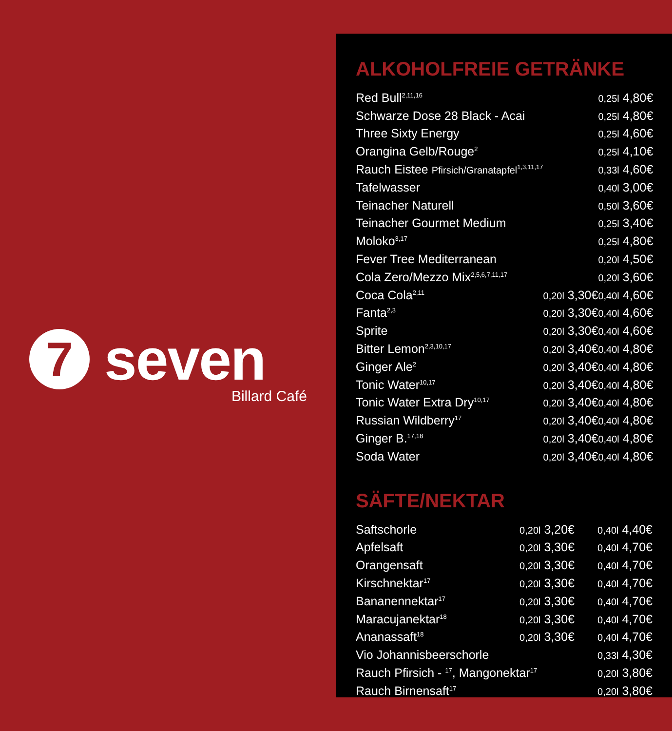7 seven
Billard Café
ALKOHOLFREIE GETRÄNKE
| Red Bull<sup>2,11,16</sup> | | 0,25l 4,80€ |
| Schwarze Dose 28 Black - Acai | | 0,25l 4,80€ |
| Three Sixty Energy | | 0,25l 4,60€ |
| Orangina Gelb/Rouge<sup>2</sup> | | 0,25l 4,10€ |
| Rauch Eistee Pfirsich/Granatapfel<sup>1,3,11,17</sup> | | 0,33l 4,60€ |
| Tafelwasser | | 0,40l 3,00€ |
| Teinacher Naturell | | 0,50l 3,60€ |
| Teinacher Gourmet Medium | | 0,25l 3,40€ |
| Moloko<sup>3,17</sup> | | 0,25l 4,80€ |
| Fever Tree Mediterranean | | 0,20l 4,50€ |
| Cola Zero/Mezzo Mix<sup>2,5,6,7,11,17</sup> | | 0,20l 3,60€ |
| Coca Cola<sup>2,11</sup> | 0,20l 3,30€ | 0,40l 4,60€ |
| Fanta<sup>2,3</sup> | 0,20l 3,30€ | 0,40l 4,60€ |
| Sprite | 0,20l 3,30€ | 0,40l 4,60€ |
| Bitter Lemon<sup>2,3,10,17</sup> | 0,20l 3,40€ | 0,40l 4,80€ |
| Ginger Ale<sup>2</sup> | 0,20l 3,40€ | 0,40l 4,80€ |
| Tonic Water<sup>10,17</sup> | 0,20l 3,40€ | 0,40l 4,80€ |
| Tonic Water Extra Dry<sup>10,17</sup> | 0,20l 3,40€ | 0,40l 4,80€ |
| Russian Wildberry<sup>17</sup> | 0,20l 3,40€ | 0,40l 4,80€ |
| Ginger B.<sup>17,18</sup> | 0,20l 3,40€ | 0,40l 4,80€ |
| Soda Water | 0,20l 3,40€ | 0,40l 4,80€ |
SÄFTE/NEKTAR
| Saftschorle | 0,20l 3,20€ | 0,40l 4,40€ |
| Apfelsaft | 0,20l 3,30€ | 0,40l 4,70€ |
| Orangensaft | 0,20l 3,30€ | 0,40l 4,70€ |
| Kirschnektar<sup>17</sup> | 0,20l 3,30€ | 0,40l 4,70€ |
| Bananennektar<sup>17</sup> | 0,20l 3,30€ | 0,40l 4,70€ |
| Maracujanektar<sup>18</sup> | 0,20l 3,30€ | 0,40l 4,70€ |
| Ananassaft<sup>18</sup> | 0,20l 3,30€ | 0,40l 4,70€ |
| Vio Johannisbeerschorle | | 0,33l 4,30€ |
| Rauch Pfirsich - <sup>17</sup>, Mangonektar<sup>17</sup> | | 0,20l 3,80€ |
| Rauch Birnensaft<sup>17</sup> | | 0,20l 3,80€ |